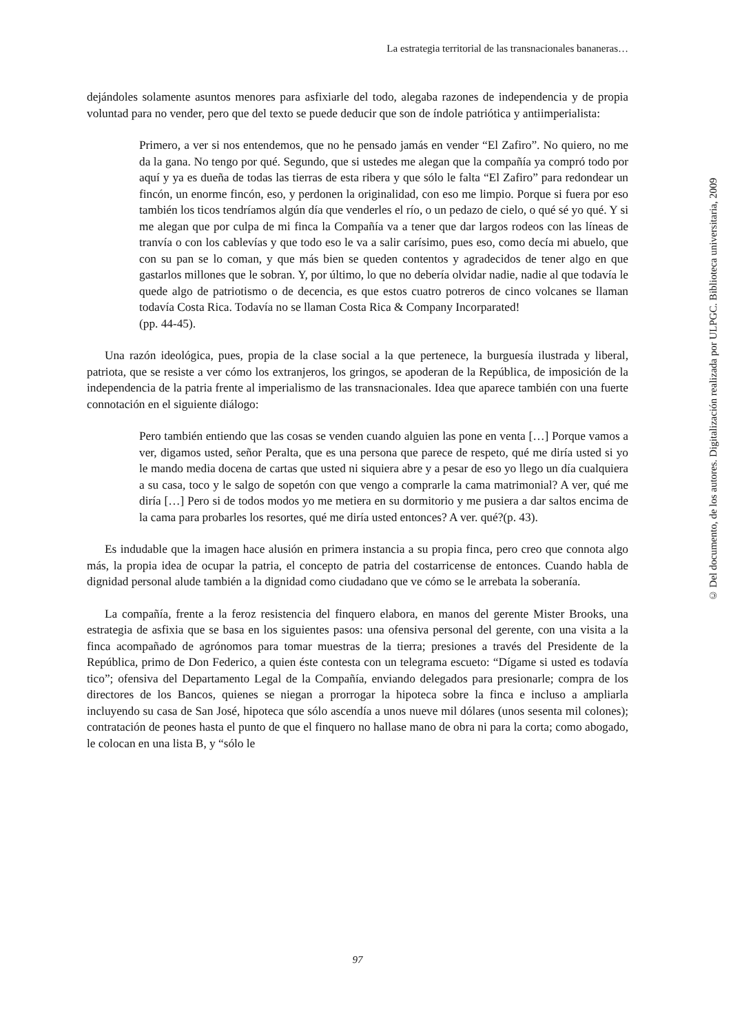La estrategia territorial de las transnacionales bananeras…
dejándoles solamente asuntos menores para asfixiarle del todo, alegaba razones de independencia y de propia voluntad para no vender, pero que del texto se puede deducir que son de índole patriótica y antiimperialista:
Primero, a ver si nos entendemos, que no he pensado jamás en vender “El Zafiro”. No quiero, no me da la gana. No tengo por qué. Segundo, que si ustedes me alegan que la compañía ya compró todo por aquí y ya es dueña de todas las tierras de esta ribera y que sólo le falta “El Zafiro” para redondear un fincón, un enorme fincón, eso, y perdonen la originalidad, con eso me limpio. Porque si fuera por eso también los ticos tendríamos algún día que venderles el río, o un pedazo de cielo, o qué sé yo qué. Y si me alegan que por culpa de mi finca la Compañía va a tener que dar largos rodeos con las líneas de tranvía o con los cablevías y que todo eso le va a salir carísimo, pues eso, como decía mi abuelo, que con su pan se lo coman, y que más bien se queden contentos y agradecidos de tener algo en que gastarlos millones que le sobran. Y, por último, lo que no debería olvidar nadie, nadie al que todavía le quede algo de patriotismo o de decencia, es que estos cuatro potreros de cinco volcanes se llaman todavía Costa Rica. Todavía no se llaman Costa Rica & Company Incorparated!
(pp. 44-45).
Una razón ideológica, pues, propia de la clase social a la que pertenece, la burguesía ilustrada y liberal, patriota, que se resiste a ver cómo los extranjeros, los gringos, se apoderan de la República, de imposición de la independencia de la patria frente al imperialismo de las transnacionales. Idea que aparece también con una fuerte connotación en el siguiente diálogo:
Pero también entiendo que las cosas se venden cuando alguien las pone en venta […] Porque vamos a ver, digamos usted, señor Peralta, que es una persona que parece de respeto, qué me diría usted si yo le mando media docena de cartas que usted ni siquiera abre y a pesar de eso yo llego un día cualquiera a su casa, toco y le salgo de sopetón con que vengo a comprarle la cama matrimonial? A ver, qué me diría […] Pero si de todos modos yo me metiera en su dormitorio y me pusiera a dar saltos encima de la cama para probarles los resortes, qué me diría usted entonces? A ver. qué?(p. 43).
Es indudable que la imagen hace alusión en primera instancia a su propia finca, pero creo que connota algo más, la propia idea de ocupar la patria, el concepto de patria del costarricense de entonces. Cuando habla de dignidad personal alude también a la dignidad como ciudadano que ve cómo se le arrebata la soberanía.
La compañía, frente a la feroz resistencia del finquero elabora, en manos del gerente Mister Brooks, una estrategia de asfixia que se basa en los siguientes pasos: una ofensiva personal del gerente, con una visita a la finca acompañado de agrónomos para tomar muestras de la tierra; presiones a través del Presidente de la República, primo de Don Federico, a quien éste contesta con un telegrama escueto: “Dígame si usted es todavía tico”; ofensiva del Departamento Legal de la Compañía, enviando delegados para presionarle; compra de los directores de los Bancos, quienes se niegan a prorrogar la hipoteca sobre la finca e incluso a ampliarla incluyendo su casa de San José, hipoteca que sólo ascendía a unos nueve mil dólares (unos sesenta mil colones); contratación de peones hasta el punto de que el finquero no hallase mano de obra ni para la corta; como abogado, le colocan en una lista B, y “sólo le
97
© Del documento, de los autores. Digitalización realizada por ULPGC. Biblioteca universitaria, 2009